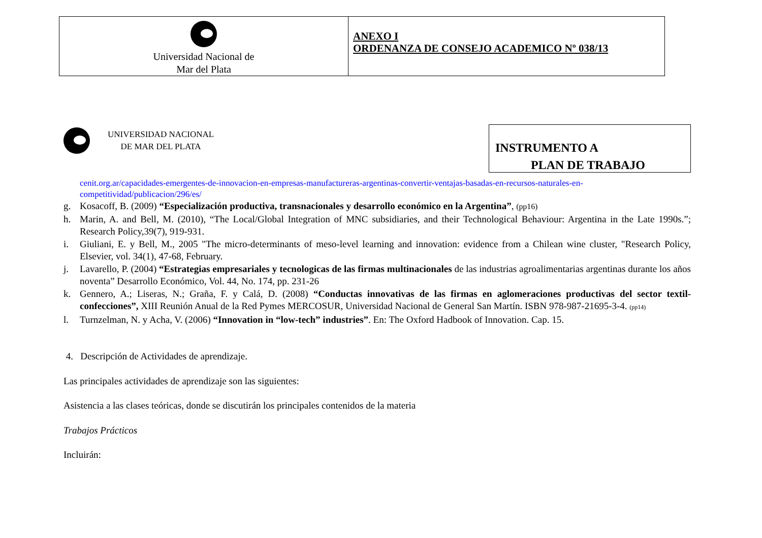| Universidad Nacional de Mar del Plata | ANEXO I ORDENANZA DE CONSEJO ACADEMICO Nº 038/13 |
INSTRUMENTO A
PLAN DE TRABAJO
UNIVERSIDAD NACIONAL
DE MAR DEL PLATA
cenit.org.ar/capacidades-emergentes-de-innovacion-en-empresas-manufactureras-argentinas-convertir-ventajas-basadas-en-recursos-naturales-en-competitividad/publicacion/296/es/
g. Kosacoff, B. (2009) “Especialización productiva, transnacionales y desarrollo económico en la Argentina”, (pp16)
h. Marin, A. and Bell, M. (2010), “The Local/Global Integration of MNC subsidiaries, and their Technological Behaviour: Argentina in the Late 1990s.”; Research Policy,39(7), 919-931.
i. Giuliani, E. y Bell, M., 2005 "The micro-determinants of meso-level learning and innovation: evidence from a Chilean wine cluster, "Research Policy, Elsevier, vol. 34(1), 47-68, February.
j. Lavarello, P. (2004) “Estrategias empresariales y tecnologicas de las firmas multinacionales de las industrias agroalimentarias argentinas durante los años noventa” Desarrollo Económico, Vol. 44, No. 174, pp. 231-26
k. Gennero, A.; Liseras, N.; Graña, F. y Calá, D. (2008) “Conductas innovativas de las firmas en aglomeraciones productivas del sector textil-confecciones”, XIII Reunión Anual de la Red Pymes MERCOSUR, Universidad Nacional de General San Martín. ISBN 978-987-21695-3-4. (pp14)
l. Turnzelman, N. y Acha, V. (2006) “Innovation in “low-tech” industries”. En: The Oxford Hadbook of Innovation. Cap. 15.
4. Descripción de Actividades de aprendizaje.
Las principales actividades de aprendizaje son las siguientes:
Asistencia a las clases teóricas, donde se discutirán los principales contenidos de la materia
Trabajos Prácticos
Incluirán: